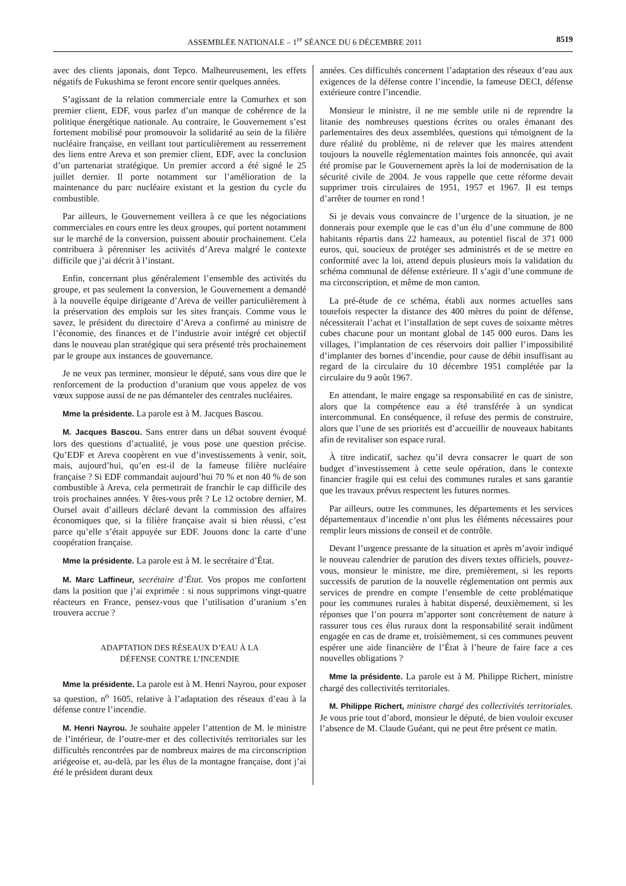ASSEMBLÉE NATIONALE – 1<sup>re</sup> SÉANCE DU 6 DÉCEMBRE 2011 8519
avec des clients japonais, dont Tepco. Malheureusement, les effets négatifs de Fukushima se feront encore sentir quelques années.
S’agissant de la relation commerciale entre la Comurhex et son premier client, EDF, vous parlez d’un manque de cohérence de la politique énergétique nationale. Au contraire, le Gouvernement s’est fortement mobilisé pour promouvoir la solidarité au sein de la filière nucléaire française, en veillant tout particulièrement au resserrement des liens entre Areva et son premier client, EDF, avec la conclusion d’un partenariat stratégique. Un premier accord a été signé le 25 juillet dernier. Il porte notamment sur l’amélioration de la maintenance du parc nucléaire existant et la gestion du cycle du combustible.
Par ailleurs, le Gouvernement veillera à ce que les négociations commerciales en cours entre les deux groupes, qui portent notamment sur le marché de la conversion, puissent aboutir prochainement. Cela contribuera à pérenniser les activités d’Areva malgré le contexte difficile que j’ai décrit à l’instant.
Enfin, concernant plus généralement l’ensemble des activités du groupe, et pas seulement la conversion, le Gouvernement a demandé à la nouvelle équipe dirigeante d’Areva de veiller particulièrement à la préservation des emplois sur les sites français. Comme vous le savez, le président du directoire d’Areva a confirmé au ministre de l’économie, des finances et de l’industrie avoir intégré cet objectif dans le nouveau plan stratégique qui sera présenté très prochainement par le groupe aux instances de gouvernance.
Je ne veux pas terminer, monsieur le député, sans vous dire que le renforcement de la production d’uranium que vous appelez de vos vœux suppose aussi de ne pas démanteler des centrales nucléaires.
Mme la présidente. La parole est à M. Jacques Bascou.
M. Jacques Bascou. Sans entrer dans un débat souvent évoqué lors des questions d’actualité, je vous pose une question précise. Qu’EDF et Areva coopèrent en vue d’investissements à venir, soit, mais, aujourd’hui, qu’en est-il de la fameuse filière nucléaire française ? Si EDF commandait aujourd’hui 70 % et non 40 % de son combustible à Areva, cela permettrait de franchir le cap difficile des trois prochaines années. Y êtes-vous prêt ? Le 12 octobre dernier, M. Oursel avait d’ailleurs déclaré devant la commission des affaires économiques que, si la filière française avait si bien réussi, c’est parce qu’elle s’était appuyée sur EDF. Jouons donc la carte d’une coopération française.
Mme la présidente. La parole est à M. le secrétaire d’État.
M. Marc Laffineur, secrétaire d’État. Vos propos me confortent dans la position que j’ai exprimée : si nous supprimons vingt-quatre réacteurs en France, pensez-vous que l’utilisation d’uranium s’en trouvera accrue ?
ADAPTATION DES RÉSEAUX D’EAU À LA
DÉFENSE CONTRE L’INCENDIE
Mme la présidente. La parole est à M. Henri Nayrou, pour exposer sa question, n<sup>o</sup> 1605, relative à l’adaptation des réseaux d’eau à la défense contre l’incendie.
M. Henri Nayrou. Je souhaite appeler l’attention de M. le ministre de l’intérieur, de l’outre-mer et des collectivités territoriales sur les difficultés rencontrées par de nombreux maires de ma circonscription ariégeoise et, au-delà, par les élus de la montagne française, dont j’ai été le président durant deux
années. Ces difficultés concernent l’adaptation des réseaux d’eau aux exigences de la défense contre l’incendie, la fameuse DECI, défense extérieure contre l’incendie.
Monsieur le ministre, il ne me semble utile ni de reprendre la litanie des nombreuses questions écrites ou orales émanant des parlementaires des deux assemblées, questions qui témoignent de la dure réalité du problème, ni de relever que les maires attendent toujours la nouvelle réglementation maintes fois annoncée, qui avait été promise par le Gouvernement après la loi de modernisation de la sécurité civile de 2004. Je vous rappelle que cette réforme devait supprimer trois circulaires de 1951, 1957 et 1967. Il est temps d’arrêter de tourner en rond !
Si je devais vous convaincre de l’urgence de la situation, je ne donnerais pour exemple que le cas d’un élu d’une commune de 800 habitants répartis dans 22 hameaux, au potentiel fiscal de 371 000 euros, qui, soucieux de protéger ses administrés et de se mettre en conformité avec la loi, attend depuis plusieurs mois la validation du schéma communal de défense extérieure. Il s’agit d’une commune de ma circonscription, et même de mon canton.
La pré-étude de ce schéma, établi aux normes actuelles sans toutefois respecter la distance des 400 mètres du point de défense, nécessiterait l’achat et l’installation de sept cuves de soixante mètres cubes chacune pour un montant global de 145 000 euros. Dans les villages, l’implantation de ces réservoirs doit pallier l’impossibilité d’implanter des bornes d’incendie, pour cause de débit insuffisant au regard de la circulaire du 10 décembre 1951 complétée par la circulaire du 9 août 1967.
En attendant, le maire engage sa responsabilité en cas de sinistre, alors que la compétence eau a été transférée à un syndicat intercommunal. En conséquence, il refuse des permis de construire, alors que l’une de ses priorités est d’accueillir de nouveaux habitants afin de revitaliser son espace rural.
À titre indicatif, sachez qu’il devra consacrer le quart de son budget d’investissement à cette seule opération, dans le contexte financier fragile qui est celui des communes rurales et sans garantie que les travaux prévus respectent les futures normes.
Par ailleurs, outre les communes, les départements et les services départementaux d’incendie n’ont plus les éléments nécessaires pour remplir leurs missions de conseil et de contrôle.
Devant l’urgence pressante de la situation et après m’avoir indiqué le nouveau calendrier de parution des divers textes officiels, pouvez-vous, monsieur le ministre, me dire, premièrement, si les reports successifs de parution de la nouvelle réglementation ont permis aux services de prendre en compte l’ensemble de cette problématique pour les communes rurales à habitat dispersé, deuxièmement, si les réponses que l’on pourra m’apporter sont concrètement de nature à rassurer tous ces élus ruraux dont la responsabilité serait indûment engagée en cas de drame et, troisièmement, si ces communes peuvent espérer une aide financière de l’État à l’heure de faire face a ces nouvelles obligations ?
Mme la présidente. La parole est à M. Philippe Richert, ministre chargé des collectivités territoriales.
M. Philippe Richert, ministre chargé des collectivités territoriales. Je vous prie tout d’abord, monsieur le député, de bien vouloir excuser l’absence de M. Claude Guéant, qui ne peut être présent ce matin.